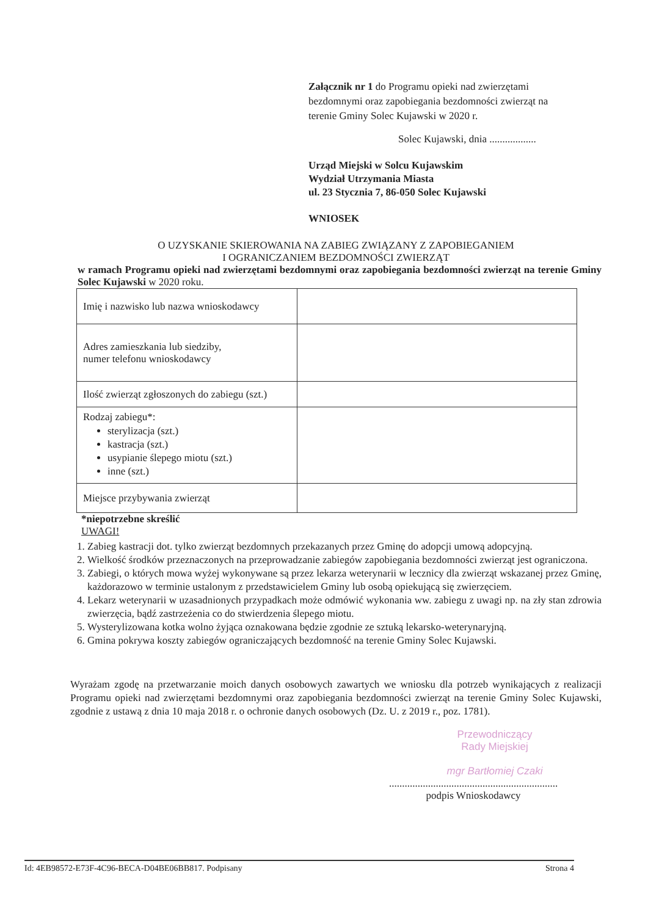Załącznik nr 1 do Programu opieki nad zwierzętami bezdomnymi oraz zapobiegania bezdomności zwierząt na terenie Gminy Solec Kujawski w 2020 r.
Solec Kujawski, dnia ..................
Urząd Miejski w Solcu Kujawskim
Wydział Utrzymania Miasta
ul. 23 Stycznia 7, 86-050 Solec Kujawski
WNIOSEK
O UZYSKANIE SKIEROWANIA NA ZABIEG ZWIĄZANY Z ZAPOBIEGANIEM
I OGRANICZANIEM BEZDOMNOŚCI ZWIERZĄT
w ramach Programu opieki nad zwierzętami bezdomnymi oraz zapobiegania bezdomności zwierząt na terenie Gminy Solec Kujawski w 2020 roku.
| Imię i nazwisko lub nazwa wnioskodawcy | |
| Adres zamieszkania lub siedziby, numer telefonu wnioskodawcy | |
| Ilość zwierząt zgłoszonych do zabiegu (szt.) | |
| Rodzaj zabiegu*: sterylizacja (szt.) kastracja (szt.) usypianie ślepego miotu (szt.) inne (szt.) | |
| Miejsce przybywania zwierząt | |
*niepotrzebne skreślić
UWAGI!
1. Zabieg kastracji dot. tylko zwierząt bezdomnych przekazanych przez Gminę do adopcji umową adopcyjną.
2. Wielkość środków przeznaczonych na przeprowadzanie zabiegów zapobiegania bezdomności zwierząt jest ograniczona.
3. Zabiegi, o których mowa wyżej wykonywane są przez lekarza weterynarii w lecznicy dla zwierząt wskazanej przez Gminę, każdorazowo w terminie ustalonym z przedstawicielem Gminy lub osobą opiekującą się zwierzęciem.
4. Lekarz weterynarii w uzasadnionych przypadkach może odmówić wykonania ww. zabiegu z uwagi np. na zły stan zdrowia zwierzęcia, bądź zastrzeżenia co do stwierdzenia ślepego miotu.
5. Wysterylizowana kotka wolno żyjąca oznakowana będzie zgodnie ze sztuką lekarsko-weterynaryjną.
6. Gmina pokrywa koszty zabiegów ograniczających bezdomność na terenie Gminy Solec Kujawski.
Wyrażam zgodę na przetwarzanie moich danych osobowych zawartych we wniosku dla potrzeb wynikających z realizacji Programu opieki nad zwierzętami bezdomnymi oraz zapobiegania bezdomności zwierząt na terenie Gminy Solec Kujawski, zgodnie z ustawą z dnia 10 maja 2018 r. o ochronie danych osobowych (Dz. U. z 2019 r., poz. 1781).
Przewodniczący
Rady Miejskiej
mgr Bartłomiej Czaki
.................................................................
podpis Wnioskodawcy
Id: 4EB98572-E73F-4C96-BECA-D04BE06BB817. Podpisany Strona 4